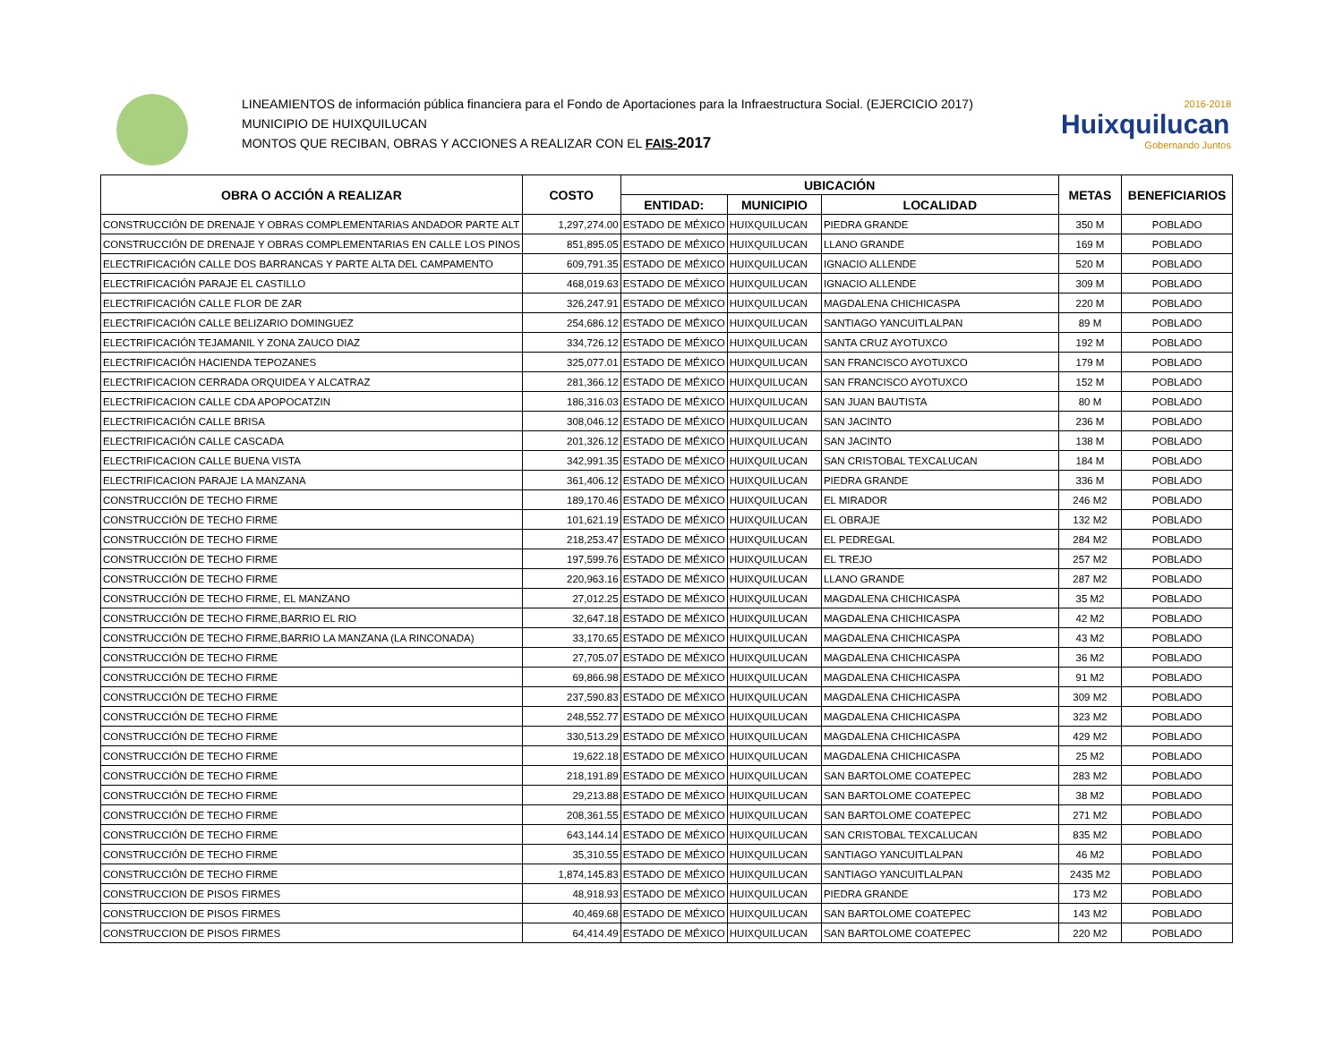LINEAMIENTOS de información pública financiera para el Fondo de Aportaciones para la Infraestructura Social. (EJERCICIO 2017)
MUNICIPIO DE HUIXQUILUCAN
MONTOS QUE RECIBAN, OBRAS Y ACCIONES A REALIZAR CON EL FAIS-2017
2016-2018
Huixquilucan
Gobernando Juntos
| OBRA O ACCIÓN A REALIZAR | COSTO | UBICACIÓN | | | METAS | BENEFICIARIOS |
| --- | --- | --- | --- | --- | --- | --- |
| | | ENTIDAD: | MUNICIPIO | LOCALIDAD | | |
| CONSTRUCCIÓN DE DRENAJE Y OBRAS COMPLEMENTARIAS ANDADOR PARTE ALT | 1,297,274.00 | ESTADO DE MÉXICO | HUIXQUILUCAN | PIEDRA GRANDE | 350 M | POBLADO |
| CONSTRUCCIÓN DE DRENAJE Y OBRAS COMPLEMENTARIAS EN CALLE LOS PINOS | 851,895.05 | ESTADO DE MÉXICO | HUIXQUILUCAN | LLANO GRANDE | 169 M | POBLADO |
| ELECTRIFICACIÓN CALLE DOS BARRANCAS Y PARTE ALTA DEL CAMPAMENTO | 609,791.35 | ESTADO DE MÉXICO | HUIXQUILUCAN | IGNACIO ALLENDE | 520 M | POBLADO |
| ELECTRIFICACIÓN PARAJE EL CASTILLO | 468,019.63 | ESTADO DE MÉXICO | HUIXQUILUCAN | IGNACIO ALLENDE | 309 M | POBLADO |
| ELECTRIFICACIÓN CALLE FLOR DE ZAR | 326,247.91 | ESTADO DE MÉXICO | HUIXQUILUCAN | MAGDALENA CHICHICASPA | 220 M | POBLADO |
| ELECTRIFICACIÓN CALLE BELIZARIO DOMINGUEZ | 254,686.12 | ESTADO DE MÉXICO | HUIXQUILUCAN | SANTIAGO YANCUITLALPAN | 89 M | POBLADO |
| ELECTRIFICACIÓN TEJAMANIL Y ZONA ZAUCO DIAZ | 334,726.12 | ESTADO DE MÉXICO | HUIXQUILUCAN | SANTA CRUZ AYOTUXCO | 192 M | POBLADO |
| ELECTRIFICACIÓN HACIENDA TEPOZANES | 325,077.01 | ESTADO DE MÉXICO | HUIXQUILUCAN | SAN FRANCISCO AYOTUXCO | 179 M | POBLADO |
| ELECTRIFICACION CERRADA ORQUIDEA Y ALCATRAZ | 281,366.12 | ESTADO DE MÉXICO | HUIXQUILUCAN | SAN FRANCISCO AYOTUXCO | 152 M | POBLADO |
| ELECTRIFICACION CALLE CDA APOPOCATZIN | 186,316.03 | ESTADO DE MÉXICO | HUIXQUILUCAN | SAN JUAN BAUTISTA | 80 M | POBLADO |
| ELECTRIFICACIÓN CALLE BRISA | 308,046.12 | ESTADO DE MÉXICO | HUIXQUILUCAN | SAN JACINTO | 236 M | POBLADO |
| ELECTRIFICACIÓN CALLE CASCADA | 201,326.12 | ESTADO DE MÉXICO | HUIXQUILUCAN | SAN JACINTO | 138 M | POBLADO |
| ELECTRIFICACION CALLE BUENA VISTA | 342,991.35 | ESTADO DE MÉXICO | HUIXQUILUCAN | SAN CRISTOBAL TEXCALUCAN | 184 M | POBLADO |
| ELECTRIFICACION PARAJE LA MANZANA | 361,406.12 | ESTADO DE MÉXICO | HUIXQUILUCAN | PIEDRA GRANDE | 336 M | POBLADO |
| CONSTRUCCIÓN DE TECHO FIRME | 189,170.46 | ESTADO DE MÉXICO | HUIXQUILUCAN | EL MIRADOR | 246 M2 | POBLADO |
| CONSTRUCCIÓN DE TECHO FIRME | 101,621.19 | ESTADO DE MÉXICO | HUIXQUILUCAN | EL OBRAJE | 132 M2 | POBLADO |
| CONSTRUCCIÓN DE TECHO FIRME | 218,253.47 | ESTADO DE MÉXICO | HUIXQUILUCAN | EL PEDREGAL | 284 M2 | POBLADO |
| CONSTRUCCIÓN DE TECHO FIRME | 197,599.76 | ESTADO DE MÉXICO | HUIXQUILUCAN | EL TREJO | 257 M2 | POBLADO |
| CONSTRUCCIÓN DE TECHO FIRME | 220,963.16 | ESTADO DE MÉXICO | HUIXQUILUCAN | LLANO GRANDE | 287 M2 | POBLADO |
| CONSTRUCCIÓN DE TECHO FIRME, EL MANZANO | 27,012.25 | ESTADO DE MÉXICO | HUIXQUILUCAN | MAGDALENA CHICHICASPA | 35 M2 | POBLADO |
| CONSTRUCCIÓN DE TECHO FIRME,BARRIO EL RIO | 32,647.18 | ESTADO DE MÉXICO | HUIXQUILUCAN | MAGDALENA CHICHICASPA | 42 M2 | POBLADO |
| CONSTRUCCIÓN DE TECHO FIRME,BARRIO LA MANZANA (LA RINCONADA) | 33,170.65 | ESTADO DE MÉXICO | HUIXQUILUCAN | MAGDALENA CHICHICASPA | 43 M2 | POBLADO |
| CONSTRUCCIÓN DE TECHO FIRME | 27,705.07 | ESTADO DE MÉXICO | HUIXQUILUCAN | MAGDALENA CHICHICASPA | 36 M2 | POBLADO |
| CONSTRUCCIÓN DE TECHO FIRME | 69,866.98 | ESTADO DE MÉXICO | HUIXQUILUCAN | MAGDALENA CHICHICASPA | 91 M2 | POBLADO |
| CONSTRUCCIÓN DE TECHO FIRME | 237,590.83 | ESTADO DE MÉXICO | HUIXQUILUCAN | MAGDALENA CHICHICASPA | 309 M2 | POBLADO |
| CONSTRUCCIÓN DE TECHO FIRME | 248,552.77 | ESTADO DE MÉXICO | HUIXQUILUCAN | MAGDALENA CHICHICASPA | 323 M2 | POBLADO |
| CONSTRUCCIÓN DE TECHO FIRME | 330,513.29 | ESTADO DE MÉXICO | HUIXQUILUCAN | MAGDALENA CHICHICASPA | 429 M2 | POBLADO |
| CONSTRUCCIÓN DE TECHO FIRME | 19,622.18 | ESTADO DE MÉXICO | HUIXQUILUCAN | MAGDALENA CHICHICASPA | 25 M2 | POBLADO |
| CONSTRUCCIÓN DE TECHO FIRME | 218,191.89 | ESTADO DE MÉXICO | HUIXQUILUCAN | SAN BARTOLOME COATEPEC | 283 M2 | POBLADO |
| CONSTRUCCIÓN DE TECHO FIRME | 29,213.88 | ESTADO DE MÉXICO | HUIXQUILUCAN | SAN BARTOLOME COATEPEC | 38 M2 | POBLADO |
| CONSTRUCCIÓN DE TECHO FIRME | 208,361.55 | ESTADO DE MÉXICO | HUIXQUILUCAN | SAN BARTOLOME COATEPEC | 271 M2 | POBLADO |
| CONSTRUCCIÓN DE TECHO FIRME | 643,144.14 | ESTADO DE MÉXICO | HUIXQUILUCAN | SAN CRISTOBAL TEXCALUCAN | 835 M2 | POBLADO |
| CONSTRUCCIÓN DE TECHO FIRME | 35,310.55 | ESTADO DE MÉXICO | HUIXQUILUCAN | SANTIAGO YANCUITLALPAN | 46 M2 | POBLADO |
| CONSTRUCCIÓN DE TECHO FIRME | 1,874,145.83 | ESTADO DE MÉXICO | HUIXQUILUCAN | SANTIAGO YANCUITLALPAN | 2435 M2 | POBLADO |
| CONSTRUCCION DE PISOS FIRMES | 48,918.93 | ESTADO DE MÉXICO | HUIXQUILUCAN | PIEDRA GRANDE | 173 M2 | POBLADO |
| CONSTRUCCION DE PISOS FIRMES | 40,469.68 | ESTADO DE MÉXICO | HUIXQUILUCAN | SAN BARTOLOME COATEPEC | 143 M2 | POBLADO |
| CONSTRUCCION DE PISOS FIRMES | 64,414.49 | ESTADO DE MÉXICO | HUIXQUILUCAN | SAN BARTOLOME COATEPEC | 220 M2 | POBLADO |